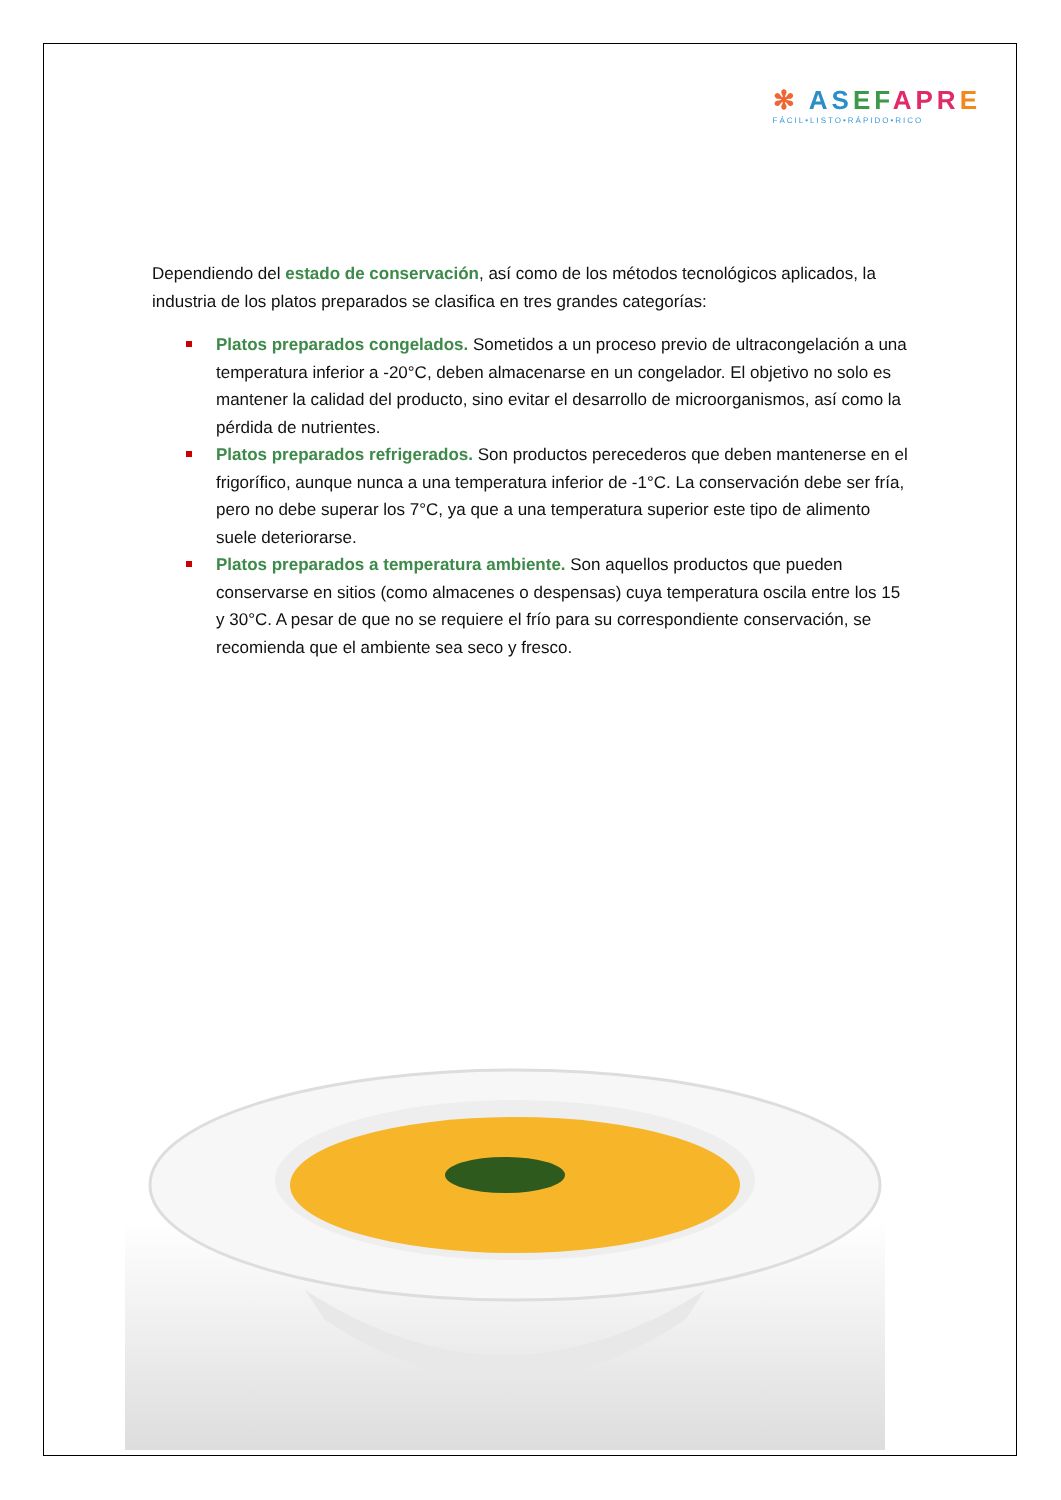✻ AS EF APR E
FÁCIL•LISTO•RÁPIDO•RICO
Dependiendo del estado de conservación, así como de los métodos tecnológicos aplicados, la industria de los platos preparados se clasifica en tres grandes categorías:
Platos preparados congelados. Sometidos a un proceso previo de ultracongelación a una temperatura inferior a -20°C, deben almacenarse en un congelador. El objetivo no solo es mantener la calidad del producto, sino evitar el desarrollo de microorganismos, así como la pérdida de nutrientes.
Platos preparados refrigerados. Son productos perecederos que deben mantenerse en el frigorífico, aunque nunca a una temperatura inferior de -1°C. La conservación debe ser fría, pero no debe superar los 7°C, ya que a una temperatura superior este tipo de alimento suele deteriorarse.
Platos preparados a temperatura ambiente. Son aquellos productos que pueden conservarse en sitios (como almacenes o despensas) cuya temperatura oscila entre los 15 y 30°C. A pesar de que no se requiere el frío para su correspondiente conservación, se recomienda que el ambiente sea seco y fresco.